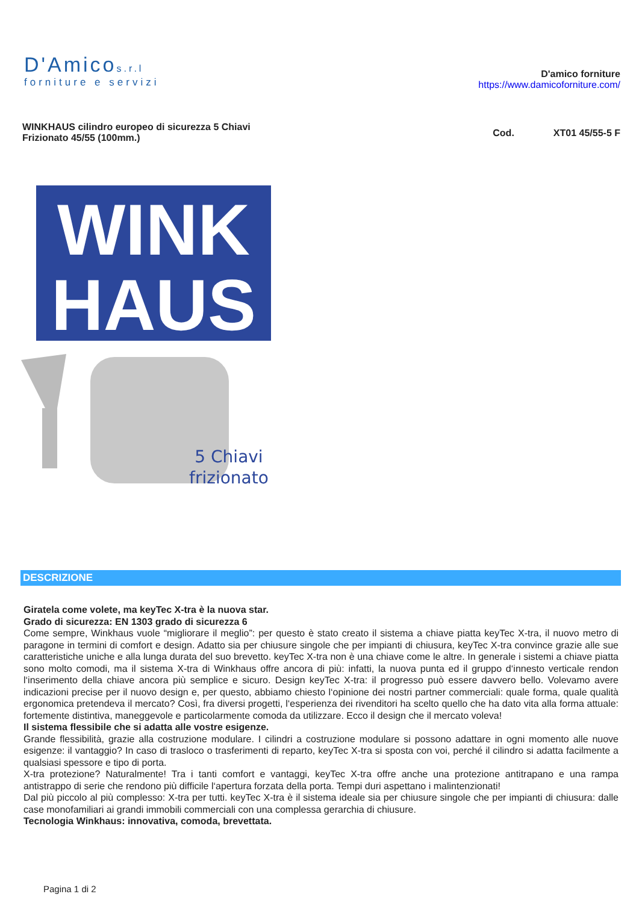D'Amicos.r.l
forniture e servizi
D'amico forniture
https://www.damicoforniture.com/
WINKHAUS cilindro europeo di sicurezza 5 Chiavi
Frizionato 45/55 (100mm.)
Cod. XT01 45/55-5 F
WINK
HAUS
5 Chiavi
frizionato
DESCRIZIONE
Giratela come volete, ma keyTec X-tra è la nuova star.
Grado di sicurezza: EN 1303 grado di sicurezza 6
Come sempre, Winkhaus vuole “migliorare il meglio”: per questo è stato creato il sistema a chiave piatta keyTec X-tra, il nuovo metro di paragone in termini di comfort e design. Adatto sia per chiusure singole che per impianti di chiusura, keyTec X-tra convince grazie alle sue caratteristiche uniche e alla lunga durata del suo brevetto. keyTec X-tra non è una chiave come le altre. In generale i sistemi a chiave piatta sono molto comodi, ma il sistema X-tra di Winkhaus offre ancora di più: infatti, la nuova punta ed il gruppo d‘innesto verticale rendon l‘inserimento della chiave ancora più semplice e sicuro. Design keyTec X-tra: il progresso può essere davvero bello. Volevamo avere indicazioni precise per il nuovo design e, per questo, abbiamo chiesto l‘opinione dei nostri partner commerciali: quale forma, quale qualità ergonomica pretendeva il mercato? Così, fra diversi progetti, l‘esperienza dei rivenditori ha scelto quello che ha dato vita alla forma attuale: fortemente distintiva, maneggevole e particolarmente comoda da utilizzare. Ecco il design che il mercato voleva!
Il sistema flessibile che si adatta alle vostre esigenze.
Grande flessibilità, grazie alla costruzione modulare. I cilindri a costruzione modulare si possono adattare in ogni momento alle nuove esigenze: il vantaggio? In caso di trasloco o trasferimenti di reparto, keyTec X-tra si sposta con voi, perché il cilindro si adatta facilmente a qualsiasi spessore e tipo di porta.
X-tra protezione? Naturalmente! Tra i tanti comfort e vantaggi, keyTec X-tra offre anche una protezione antitrapano e una rampa antistrappo di serie che rendono più difficile l‘apertura forzata della porta. Tempi duri aspettano i malintenzionati!
Dal più piccolo al più complesso: X-tra per tutti. keyTec X-tra è il sistema ideale sia per chiusure singole che per impianti di chiusura: dalle case monofamiliari ai grandi immobili commerciali con una complessa gerarchia di chiusure.
Tecnologia Winkhaus: innovativa, comoda, brevettata.
Pagina 1 di 2